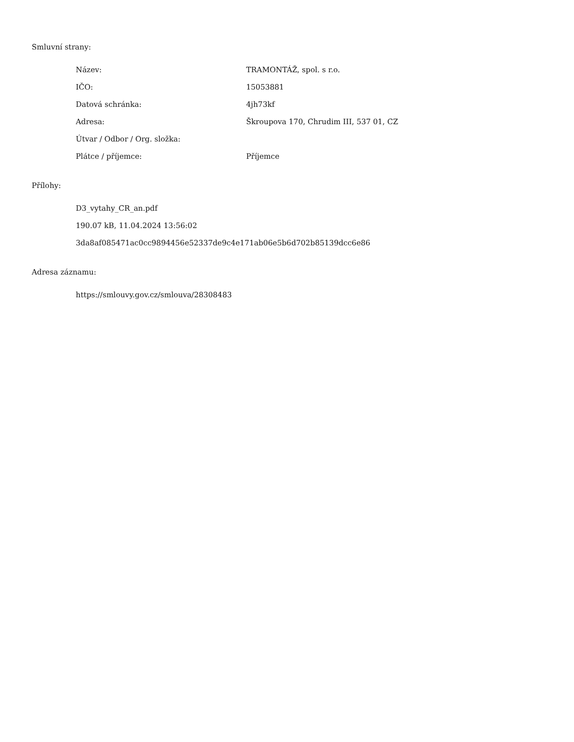Smluvní strany:
| Název: | TRAMONTÁŽ, spol. s r.o. |
| IČO: | 15053881 |
| Datová schránka: | 4jh73kf |
| Adresa: | Škroupova 170, Chrudim III, 537 01, CZ |
| Útvar / Odbor / Org. složka: | |
| Plátce / příjemce: | Příjemce |
Přílohy:
D3_vytahy_CR_an.pdf
190.07 kB, 11.04.2024 13:56:02
3da8af085471ac0cc9894456e52337de9c4e171ab06e5b6d702b85139dcc6e86
Adresa záznamu:
https://smlouvy.gov.cz/smlouva/28308483